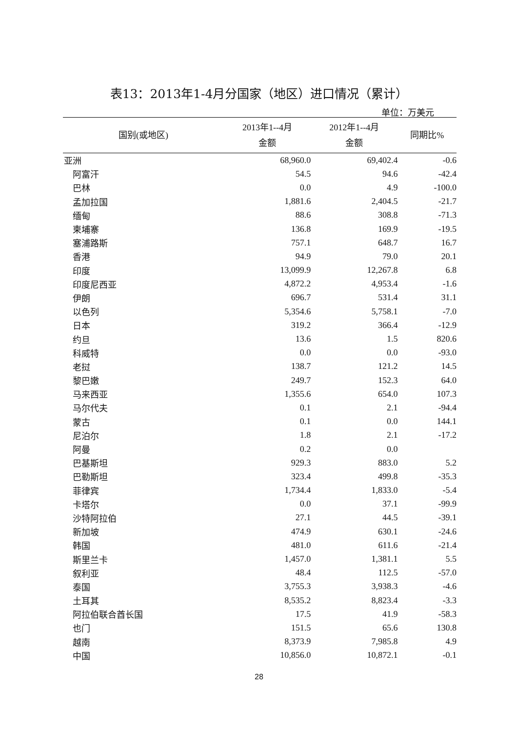表13：2013年1-4月分国家（地区）进口情况（累计）
单位：万美元
| 国别(或地区) | 2013年1--4月 金额 | 2012年1--4月 金额 | 同期比% |
| --- | --- | --- | --- |
| 亚洲 | 68,960.0 | 69,402.4 | -0.6 |
| 阿富汗 | 54.5 | 94.6 | -42.4 |
| 巴林 | 0.0 | 4.9 | -100.0 |
| 孟加拉国 | 1,881.6 | 2,404.5 | -21.7 |
| 缅甸 | 88.6 | 308.8 | -71.3 |
| 柬埔寨 | 136.8 | 169.9 | -19.5 |
| 塞浦路斯 | 757.1 | 648.7 | 16.7 |
| 香港 | 94.9 | 79.0 | 20.1 |
| 印度 | 13,099.9 | 12,267.8 | 6.8 |
| 印度尼西亚 | 4,872.2 | 4,953.4 | -1.6 |
| 伊朗 | 696.7 | 531.4 | 31.1 |
| 以色列 | 5,354.6 | 5,758.1 | -7.0 |
| 日本 | 319.2 | 366.4 | -12.9 |
| 约旦 | 13.6 | 1.5 | 820.6 |
| 科威特 | 0.0 | 0.0 | -93.0 |
| 老挝 | 138.7 | 121.2 | 14.5 |
| 黎巴嫩 | 249.7 | 152.3 | 64.0 |
| 马来西亚 | 1,355.6 | 654.0 | 107.3 |
| 马尔代夫 | 0.1 | 2.1 | -94.4 |
| 蒙古 | 0.1 | 0.0 | 144.1 |
| 尼泊尔 | 1.8 | 2.1 | -17.2 |
| 阿曼 | 0.2 | 0.0 | |
| 巴基斯坦 | 929.3 | 883.0 | 5.2 |
| 巴勒斯坦 | 323.4 | 499.8 | -35.3 |
| 菲律宾 | 1,734.4 | 1,833.0 | -5.4 |
| 卡塔尔 | 0.0 | 37.1 | -99.9 |
| 沙特阿拉伯 | 27.1 | 44.5 | -39.1 |
| 新加坡 | 474.9 | 630.1 | -24.6 |
| 韩国 | 481.0 | 611.6 | -21.4 |
| 斯里兰卡 | 1,457.0 | 1,381.1 | 5.5 |
| 叙利亚 | 48.4 | 112.5 | -57.0 |
| 泰国 | 3,755.3 | 3,938.3 | -4.6 |
| 土耳其 | 8,535.2 | 8,823.4 | -3.3 |
| 阿拉伯联合酋长国 | 17.5 | 41.9 | -58.3 |
| 也门 | 151.5 | 65.6 | 130.8 |
| 越南 | 8,373.9 | 7,985.8 | 4.9 |
| 中国 | 10,856.0 | 10,872.1 | -0.1 |
28